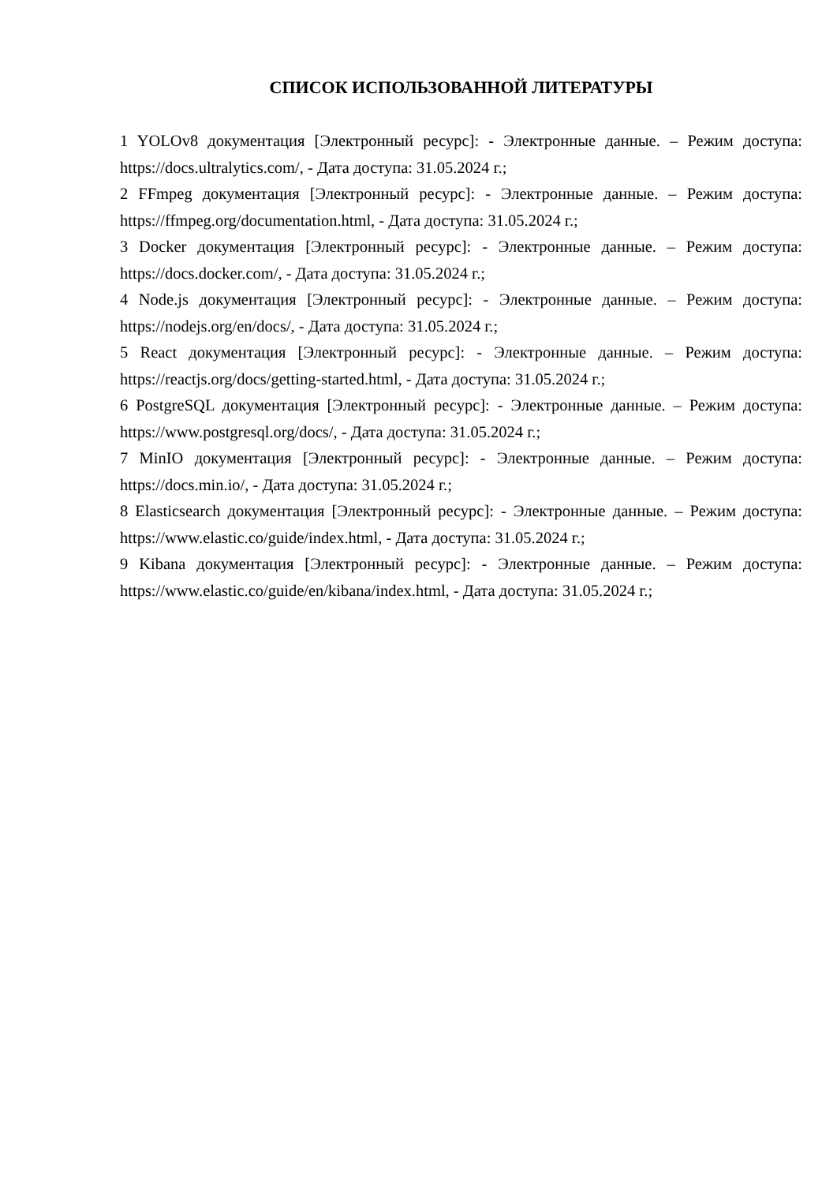СПИСОК ИСПОЛЬЗОВАННОЙ ЛИТЕРАТУРЫ
1 YOLOv8 документация [Электронный ресурс]: - Электронные данные. – Режим доступа: https://docs.ultralytics.com/, - Дата доступа: 31.05.2024 г.;
2 FFmpeg документация [Электронный ресурс]: - Электронные данные. – Режим доступа: https://ffmpeg.org/documentation.html, - Дата доступа: 31.05.2024 г.;
3 Docker документация [Электронный ресурс]: - Электронные данные. – Режим доступа: https://docs.docker.com/, - Дата доступа: 31.05.2024 г.;
4 Node.js документация [Электронный ресурс]: - Электронные данные. – Режим доступа: https://nodejs.org/en/docs/, - Дата доступа: 31.05.2024 г.;
5 React документация [Электронный ресурс]: - Электронные данные. – Режим доступа: https://reactjs.org/docs/getting-started.html, - Дата доступа: 31.05.2024 г.;
6 PostgreSQL документация [Электронный ресурс]: - Электронные данные. – Режим доступа: https://www.postgresql.org/docs/, - Дата доступа: 31.05.2024 г.;
7 MinIO документация [Электронный ресурс]: - Электронные данные. – Режим доступа: https://docs.min.io/, - Дата доступа: 31.05.2024 г.;
8 Elasticsearch документация [Электронный ресурс]: - Электронные данные. – Режим доступа: https://www.elastic.co/guide/index.html, - Дата доступа: 31.05.2024 г.;
9 Kibana документация [Электронный ресурс]: - Электронные данные. – Режим доступа: https://www.elastic.co/guide/en/kibana/index.html, - Дата доступа: 31.05.2024 г.;